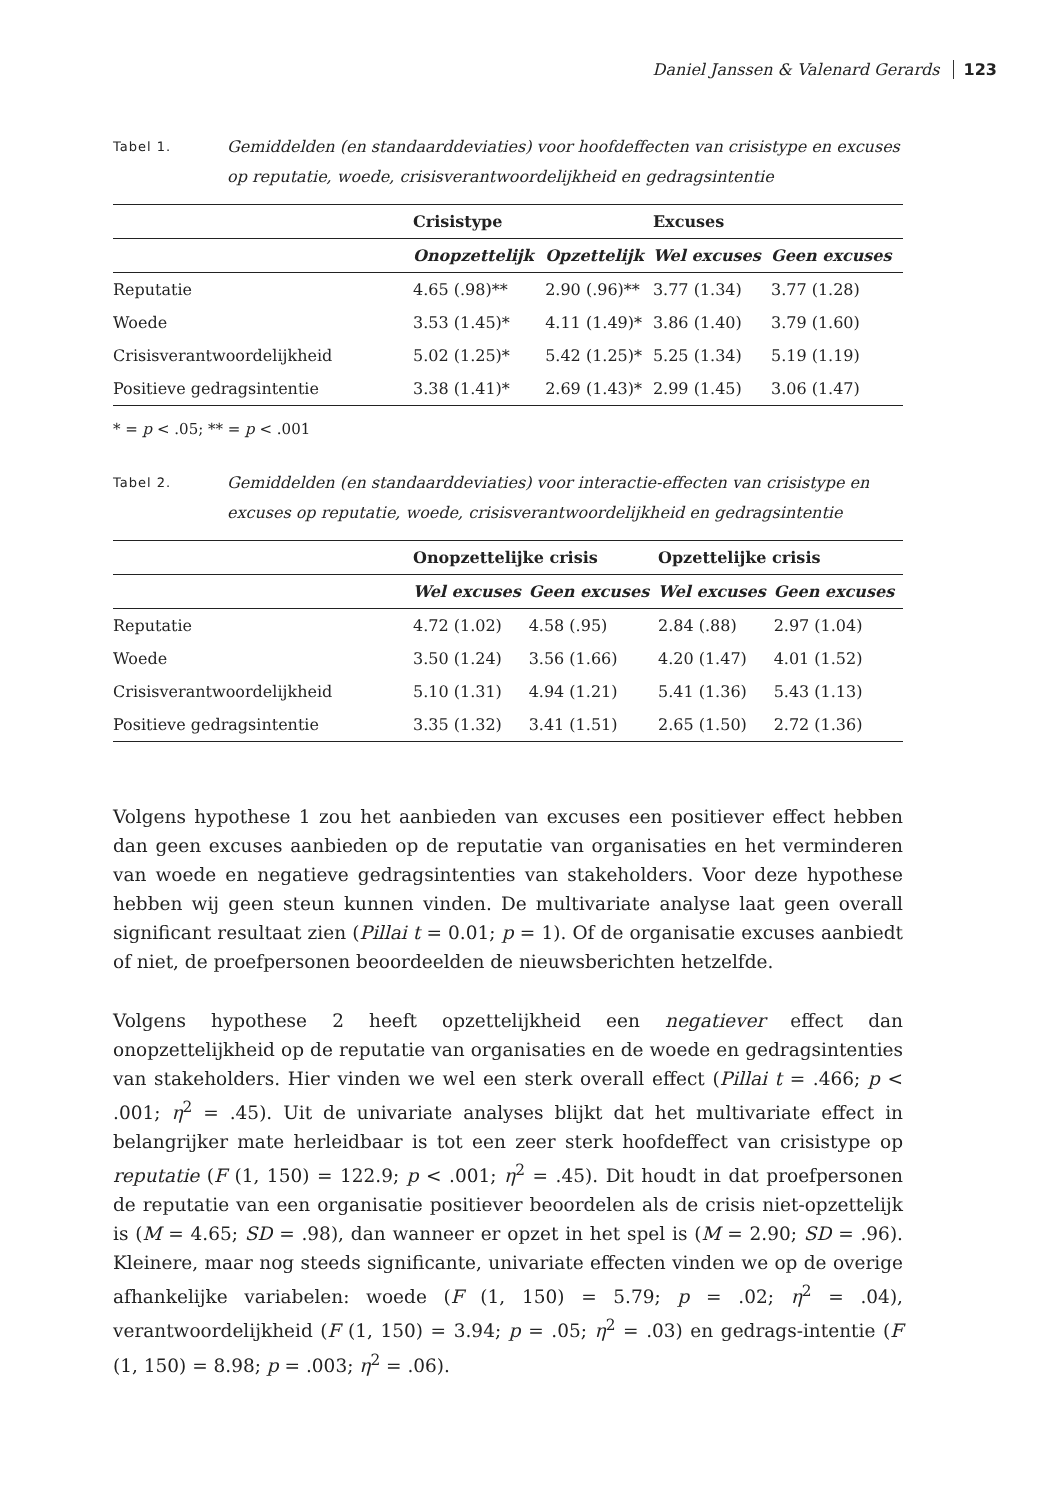Daniel Janssen & Valenard Gerards 123
Tabel 1. Gemiddelden (en standaarddeviaties) voor hoofdeffecten van crisistype en excuses op reputatie, woede, crisisverantwoordelijkheid en gedragsintentie
| | Crisistype | | Excuses | |
| --- | --- | --- | --- | --- |
| | Onopzettelijk | Opzettelijk | Wel excuses | Geen excuses |
| Reputatie | 4.65 (.98)** | 2.90 (.96)** | 3.77 (1.34) | 3.77 (1.28) |
| Woede | 3.53 (1.45)* | 4.11 (1.49)* | 3.86 (1.40) | 3.79 (1.60) |
| Crisisverantwoordelijkheid | 5.02 (1.25)* | 5.42 (1.25)* | 5.25 (1.34) | 5.19 (1.19) |
| Positieve gedragsintentie | 3.38 (1.41)* | 2.69 (1.43)* | 2.99 (1.45) | 3.06 (1.47) |
* = p < .05; ** = p < .001
Tabel 2. Gemiddelden (en standaarddeviaties) voor interactie-effecten van crisistype en excuses op reputatie, woede, crisisverantwoordelijkheid en gedragsintentie
| | Onopzettelijke crisis | | Opzettelijke crisis | |
| --- | --- | --- | --- | --- |
| | Wel excuses | Geen excuses | Wel excuses | Geen excuses |
| Reputatie | 4.72 (1.02) | 4.58 (.95) | 2.84 (.88) | 2.97 (1.04) |
| Woede | 3.50 (1.24) | 3.56 (1.66) | 4.20 (1.47) | 4.01 (1.52) |
| Crisisverantwoordelijkheid | 5.10 (1.31) | 4.94 (1.21) | 5.41 (1.36) | 5.43 (1.13) |
| Positieve gedragsintentie | 3.35 (1.32) | 3.41 (1.51) | 2.65 (1.50) | 2.72 (1.36) |
Volgens hypothese 1 zou het aanbieden van excuses een positiever effect hebben dan geen excuses aanbieden op de reputatie van organisaties en het verminderen van woede en negatieve gedragsintenties van stakeholders. Voor deze hypothese hebben wij geen steun kunnen vinden. De multivariate analyse laat geen overall significant resultaat zien (Pillai t = 0.01; p = 1). Of de organisatie excuses aanbiedt of niet, de proefpersonen beoordeelden de nieuwsberichten hetzelfde.
Volgens hypothese 2 heeft opzettelijkheid een negatiever effect dan onopzettelijkheid op de reputatie van organisaties en de woede en gedragsintenties van stakeholders. Hier vinden we wel een sterk overall effect (Pillai t = .466; p < .001; η<sup>2</sup> = .45). Uit de univariate analyses blijkt dat het multivariate effect in belangrijker mate herleidbaar is tot een zeer sterk hoofdeffect van crisistype op reputatie (F (1, 150) = 122.9; p < .001; η<sup>2</sup> = .45). Dit houdt in dat proefpersonen de reputatie van een organisatie positiever beoordelen als de crisis niet-opzettelijk is (M = 4.65; SD = .98), dan wanneer er opzet in het spel is (M = 2.90; SD = .96). Kleinere, maar nog steeds significante, univariate effecten vinden we op de overige afhankelijke variabelen: woede (F (1, 150) = 5.79; p = .02; η<sup>2</sup> = .04), verantwoordelijkheid (F (1, 150) = 3.94; p = .05; η<sup>2</sup> = .03) en gedrags-intentie (F (1, 150) = 8.98; p = .003; η<sup>2</sup> = .06).